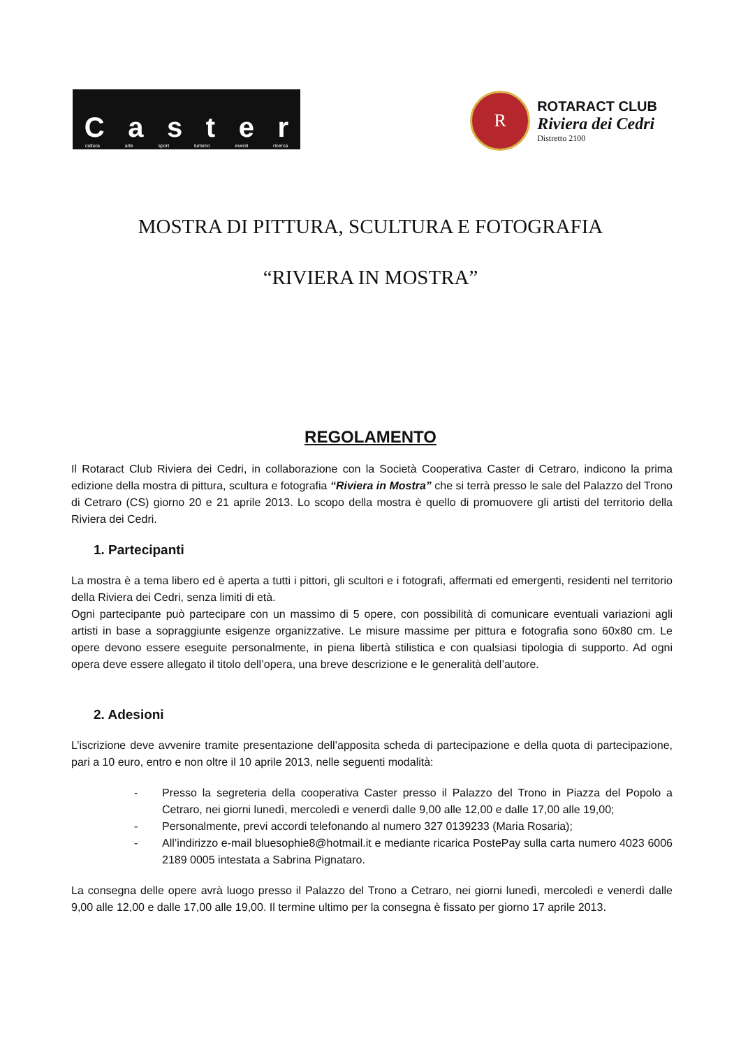Caster
cultura arte sport turismo eventi ricerca
R
ROTARACT CLUB
Riviera dei Cedri
Distretto 2100
MOSTRA DI PITTURA, SCULTURA E FOTOGRAFIA
“RIVIERA IN MOSTRA”
REGOLAMENTO
Il Rotaract Club Riviera dei Cedri, in collaborazione con la Società Cooperativa Caster di Cetraro, indicono la prima edizione della mostra di pittura, scultura e fotografia “Riviera in Mostra” che si terrà presso le sale del Palazzo del Trono di Cetraro (CS) giorno 20 e 21 aprile 2013. Lo scopo della mostra è quello di promuovere gli artisti del territorio della Riviera dei Cedri.
1. Partecipanti
La mostra è a tema libero ed è aperta a tutti i pittori, gli scultori e i fotografi, affermati ed emergenti, residenti nel territorio della Riviera dei Cedri, senza limiti di età.
Ogni partecipante può partecipare con un massimo di 5 opere, con possibilità di comunicare eventuali variazioni agli artisti in base a sopraggiunte esigenze organizzative. Le misure massime per pittura e fotografia sono 60x80 cm. Le opere devono essere eseguite personalmente, in piena libertà stilistica e con qualsiasi tipologia di supporto. Ad ogni opera deve essere allegato il titolo dell’opera, una breve descrizione e le generalità dell’autore.
2. Adesioni
L’iscrizione deve avvenire tramite presentazione dell’apposita scheda di partecipazione e della quota di partecipazione, pari a 10 euro, entro e non oltre il 10 aprile 2013, nelle seguenti modalità:
- Presso la segreteria della cooperativa Caster presso il Palazzo del Trono in Piazza del Popolo a Cetraro, nei giorni lunedì, mercoledì e venerdì dalle 9,00 alle 12,00 e dalle 17,00 alle 19,00;
- Personalmente, previ accordi telefonando al numero 327 0139233 (Maria Rosaria);
- All’indirizzo e-mail bluesophie8@hotmail.it e mediante ricarica PostePay sulla carta numero 4023 6006 2189 0005 intestata a Sabrina Pignataro.
La consegna delle opere avrà luogo presso il Palazzo del Trono a Cetraro, nei giorni lunedì, mercoledì e venerdì dalle 9,00 alle 12,00 e dalle 17,00 alle 19,00. Il termine ultimo per la consegna è fissato per giorno 17 aprile 2013.